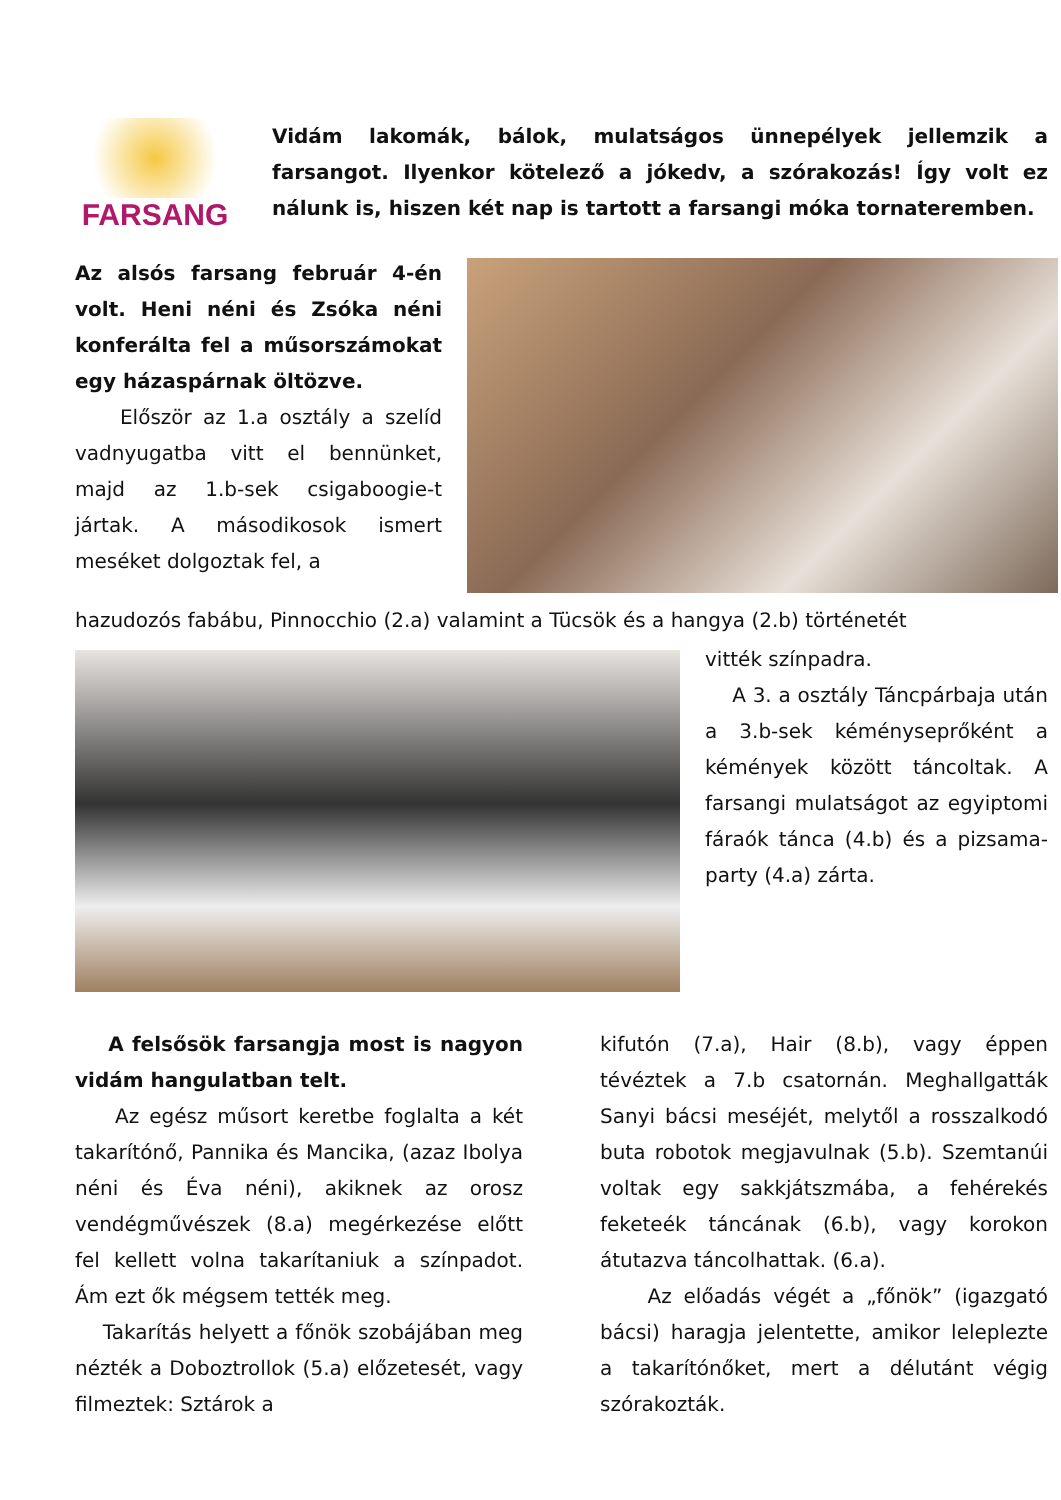FARSANG
Vidám lakomák, bálok, mulatságos ünnepélyek jellemzik a farsangot. Ilyenkor kötelező a jókedv, a szórakozás! Így volt ez nálunk is, hiszen két nap is tartott a farsangi móka tornateremben.
Az alsós farsang február 4-én volt. Heni néni és Zsóka néni konferálta fel a műsorszámokat egy házaspárnak öltözve.
Először az 1.a osztály a szelíd vadnyugatba vitt el bennünket, majd az 1.b-sek csigaboogie-t jártak. A másodikosok ismert meséket dolgoztak fel, a
hazudozós fabábu, Pinnocchio (2.a) valamint a Tücsök és a hangya (2.b) történetét
vitték színpadra.
A 3. a osztály Táncpárbaja után a 3.b-sek kéményseprőként a kémények között táncoltak. A farsangi mulatságot az egyiptomi fáraók tánca (4.b) és a pizsama-party (4.a) zárta.
A felsősök farsangja most is nagyon vidám hangulatban telt.
Az egész műsort keretbe foglalta a két takarítónő, Pannika és Mancika, (azaz Ibolya néni és Éva néni), akiknek az orosz vendégművészek (8.a) megérkezése előtt fel kellett volna takarítaniuk a színpadot. Ám ezt ők mégsem tették meg.
Takarítás helyett a főnök szobájában meg nézték a Doboztrollok (5.a) előzetesét, vagy filmeztek: Sztárok a
kifutón (7.a), Hair (8.b), vagy éppen tévéztek a 7.b csatornán. Meghallgatták Sanyi bácsi meséjét, melytől a rosszalkodó buta robotok megjavulnak (5.b). Szemtanúi voltak egy sakkjátszmába, a fehérekés feketeék táncának (6.b), vagy korokon átutazva táncolhattak. (6.a).
Az előadás végét a „főnök” (igazgató bácsi) haragja jelentette, amikor leleplezte a takarítónőket, mert a délutánt végig szórakozták.